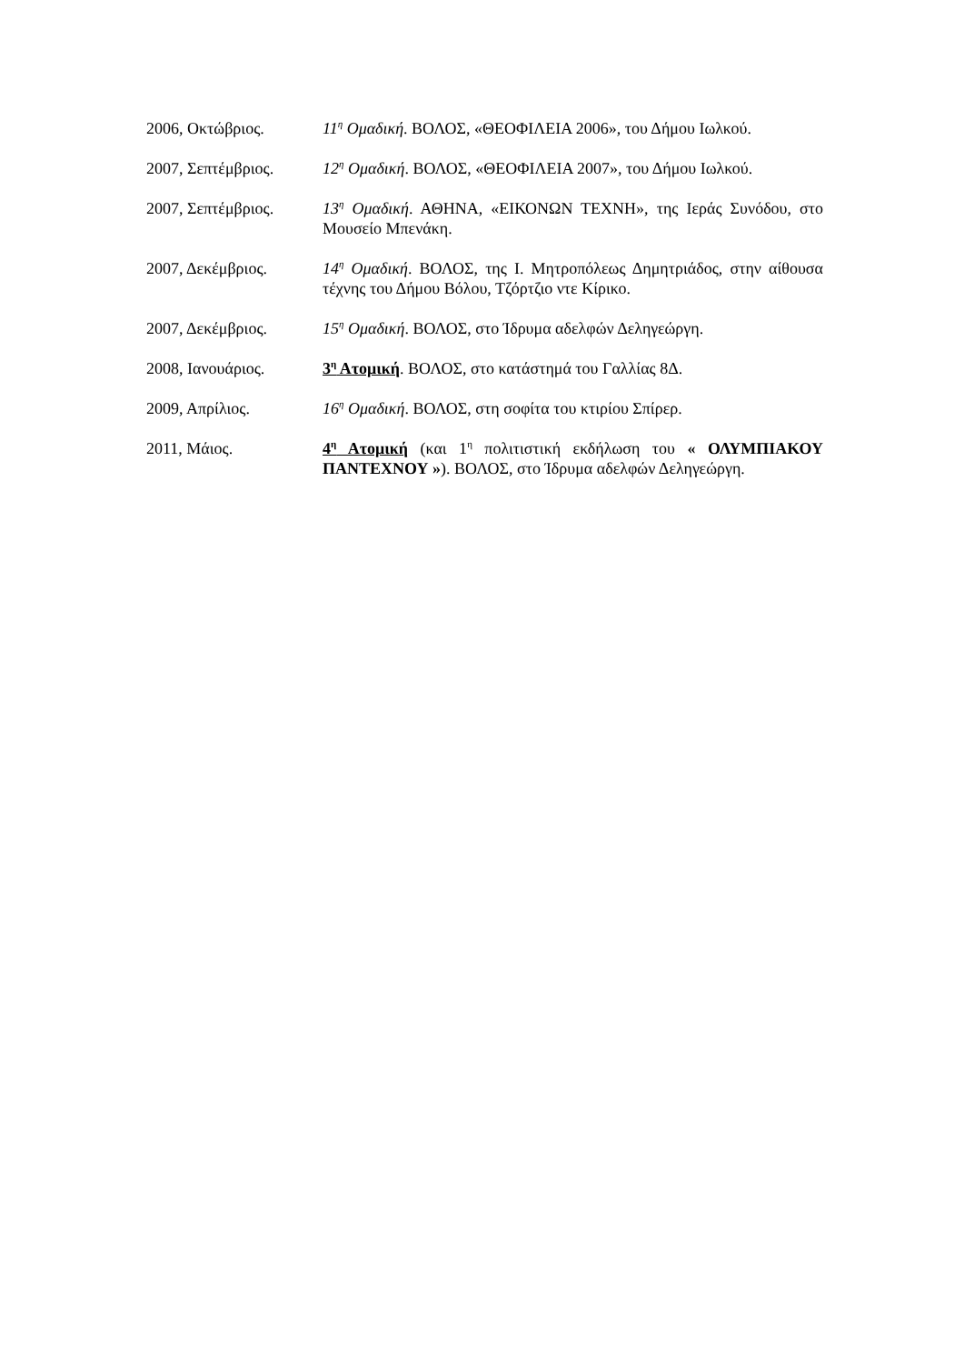2006, Οκτώβριος. 11<sup>η</sup> Ομαδική. ΒΟΛΟΣ, «ΘΕΟΦΙΛΕΙΑ 2006», του Δήμου Ιωλκού.
2007, Σεπτέμβριος.
12<sup>η</sup> Ομαδική. ΒΟΛΟΣ, «ΘΕΟΦΙΛΕΙΑ 2007», του Δήμου Ιωλκού.
2007, Σεπτέμβριος.
13<sup>η</sup> Ομαδική. ΑΘΗΝΑ, «ΕΙΚΟΝΩΝ ΤΕΧΝΗ», της Ιεράς Συνόδου, στο Μουσείο Μπενάκη.
2007, Δεκέμβριος. 14<sup>η</sup> Ομαδική. ΒΟΛΟΣ, της Ι. Μητροπόλεως Δημητριάδος, στην αίθουσα τέχνης του Δήμου Βόλου, Τζόρτζιο ντε Κίρικο.
2007, Δεκέμβριος. 15<sup>η</sup> Ομαδική. ΒΟΛΟΣ, στο Ίδρυμα αδελφών Δεληγεώργη.
2008, Ιανουάριος. 3<sup>η</sup> Ατομική. ΒΟΛΟΣ, στο κατάστημά του Γαλλίας 8Δ.
2009, Απρίλιος. 16<sup>η</sup> Ομαδική. ΒΟΛΟΣ, στη σοφίτα του κτιρίου Σπίρερ.
2011, Μάιος. 4<sup>η</sup> Ατομική (και 1<sup>η</sup> πολιτιστική εκδήλωση του « ΟΛΥΜΠΙΑΚΟΥ ΠΑΝΤΕΧΝΟΥ »). ΒΟΛΟΣ, στο Ίδρυμα αδελφών Δεληγεώργη.